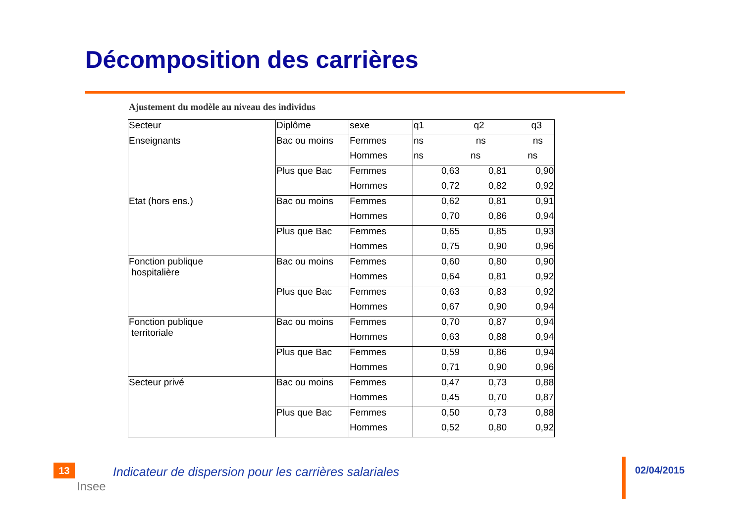Décomposition des carrières
Ajustement du modèle au niveau des individus
| Secteur | Diplôme | sexe | q1 q2 q3 | | |
| Enseignants | Bac ou moins | Femmes | ns ns ns | | |
| | | Hommes | ns ns ns | | |
| | Plus que Bac | Femmes | 0,63 | 0,81 | 0,90 |
| | | Hommes | 0,72 | 0,82 | 0,92 |
| Etat (hors ens.) | Bac ou moins | Femmes | 0,62 | 0,81 | 0,91 |
| | | Hommes | 0,70 | 0,86 | 0,94 |
| | Plus que Bac | Femmes | 0,65 | 0,85 | 0,93 |
| | | Hommes | 0,75 | 0,90 | 0,96 |
| Fonction publique hospitalière | Bac ou moins | Femmes | 0,60 | 0,80 | 0,90 |
| | | Hommes | 0,64 | 0,81 | 0,92 |
| | Plus que Bac | Femmes | 0,63 | 0,83 | 0,92 |
| | | Hommes | 0,67 | 0,90 | 0,94 |
| Fonction publique territoriale | Bac ou moins | Femmes | 0,70 | 0,87 | 0,94 |
| | | Hommes | 0,63 | 0,88 | 0,94 |
| | Plus que Bac | Femmes | 0,59 | 0,86 | 0,94 |
| | | Hommes | 0,71 | 0,90 | 0,96 |
| Secteur privé | Bac ou moins | Femmes | 0,47 | 0,73 | 0,88 |
| | | Hommes | 0,45 | 0,70 | 0,87 |
| | Plus que Bac | Femmes | 0,50 | 0,73 | 0,88 |
| | | Hommes | 0,52 | 0,80 | 0,92 |
13
Insee
Indicateur de dispersion pour les carrières salariales
02/04/2015